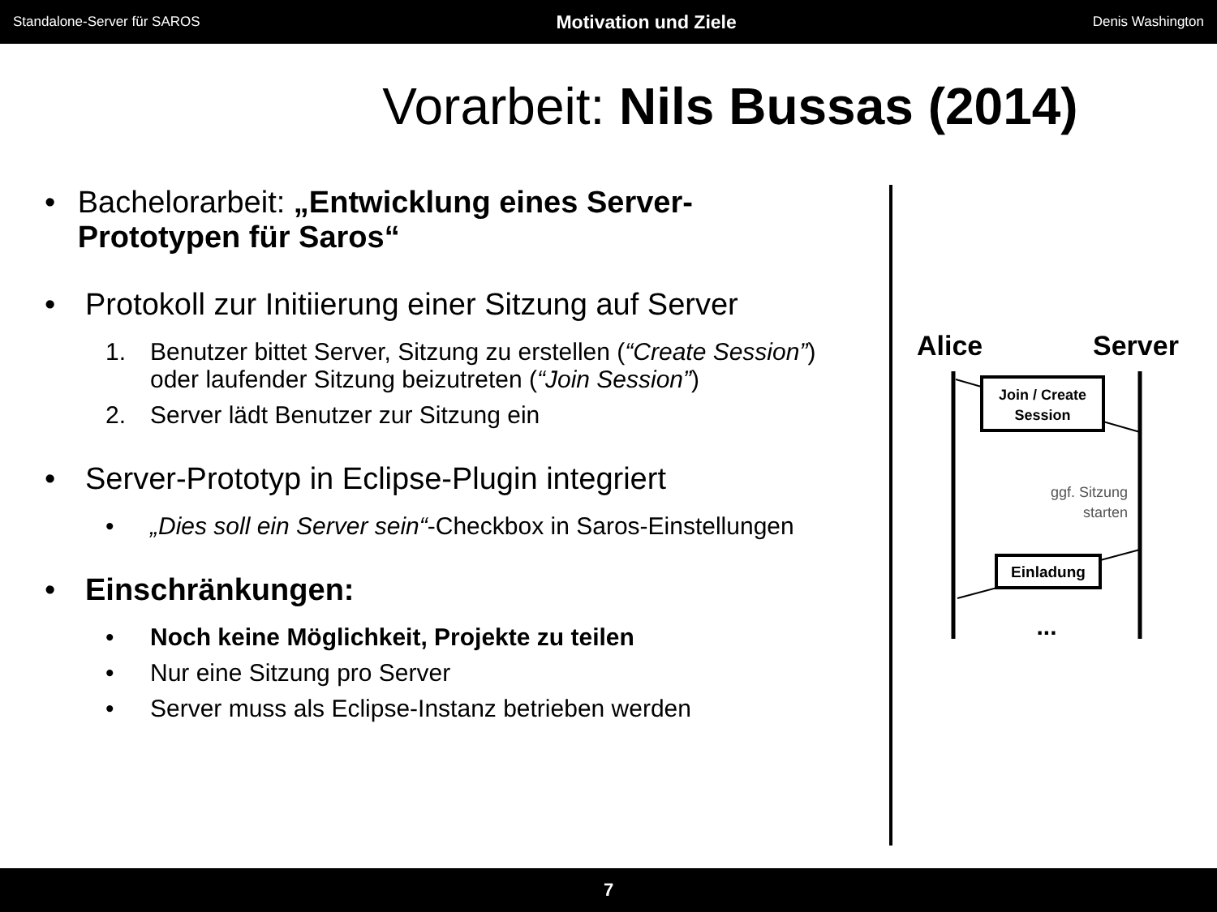Standalone-Server für SAROS Motivation und Ziele Denis Washington
Vorarbeit: Nils Bussas (2014)
• Bachelorarbeit: „Entwicklung eines Server-Prototypen für Saros“
• Protokoll zur Initiierung einer Sitzung auf Server
1. Benutzer bittet Server, Sitzung zu erstellen (“Create Session”) oder laufender Sitzung beizutreten (“Join Session”)
2. Server lädt Benutzer zur Sitzung ein
• Server-Prototyp in Eclipse-Plugin integriert
• „Dies soll ein Server sein“-Checkbox in Saros-Einstellungen
• Einschränkungen:
• Noch keine Möglichkeit, Projekte zu teilen
• Nur eine Sitzung pro Server
• Server muss als Eclipse-Instanz betrieben werden
Alice
Server
Join / Create
Session
ggf. Sitzung
starten
Einladung
...
7